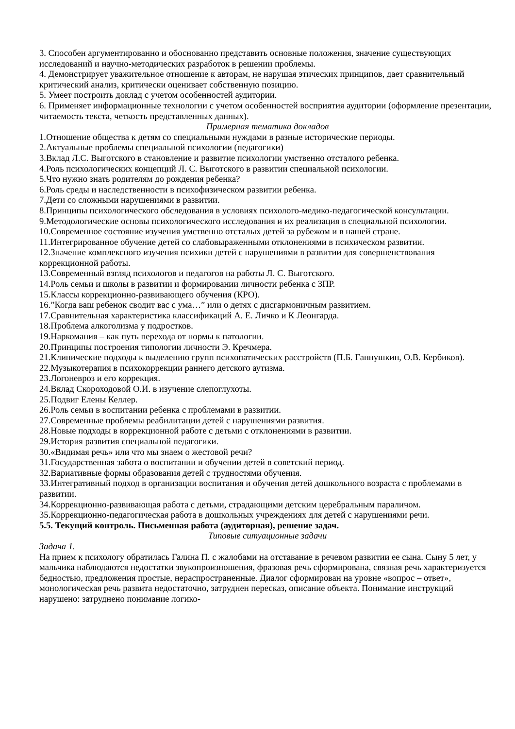3. Способен аргументированно и обоснованно представить основные положения, значение существующих исследований и научно-методических разработок в решении проблемы.
4. Демонстрирует уважительное отношение к авторам, не нарушая этических принципов, дает сравнительный критический анализ, критически оценивает собственную позицию.
5. Умеет построить доклад с учетом особенностей аудитории.
6. Применяет информационные технологии с учетом особенностей восприятия аудитории (оформление презентации, читаемость текста, четкость представленных данных).
Примерная тематика докладов
1.Отношение общества к детям со специальными нуждами в разные исторические периоды.
2.Актуальные проблемы специальной психологии (педагогики)
3.Вклад Л.С. Выготского в становление и развитие психологии умственно отсталого ребенка.
4.Роль психологических концепций Л. С. Выготского в развитии специальной психологии.
5.Что нужно знать родителям до рождения ребенка?
6.Роль среды и наследственности в психофизическом развитии ребенка.
7.Дети со сложными нарушениями в развитии.
8.Принципы психологического обследования в условиях психолого-медико-педагогической консультации.
9.Методологические основы психологического исследования и их реализация в специальной психологии.
10.Современное состояние изучения умственно отсталых детей за рубежом и в нашей стране.
11.Интегрированное обучение детей со слабовыраженными отклонениями в психическом развитии.
12.Значение комплексного изучения психики детей с нарушениями в развитии для совершенствования коррекционной работы.
13.Современный взгляд психологов и педагогов на работы Л. С. Выготского.
14.Роль семьи и школы в развитии и формировании личности ребенка с ЗПР.
15.Классы коррекционно-развивающего обучения (КРО).
16.”Когда ваш ребенок сводит вас с ума…” или о детях с дисгармоничным развитием.
17.Сравнительная характеристика классификаций А. Е. Личко и К Леонгарда.
18.Проблема алкоголизма у подростков.
19.Наркомания – как путь перехода от нормы к патологии.
20.Принципы построения типологии личности Э. Кречмера.
21.Клинические подходы к выделению групп психопатических расстройств (П.Б. Ганнушкин, О.В. Кербиков).
22.Музыкотерапия в психокоррекции раннего детского аутизма.
23.Логоневроз и его коррекция.
24.Вклад Скороходовой О.И. в изучение слепоглухоты.
25.Подвиг Елены Келлер.
26.Роль семьи в воспитании ребенка с проблемами в развитии.
27.Современные проблемы реабилитации детей с нарушениями развития.
28.Новые подходы в коррекционной работе с детьми с отклонениями в развитии.
29.История развития специальной педагогики.
30.«Видимая речь» или что мы знаем о жестовой речи?
31.Государственная забота о воспитании и обучении детей в советский период.
32.Вариативные формы образования детей с трудностями обучения.
33.Интегративный подход в организации воспитания и обучения детей дошкольного возраста с проблемами в развитии.
34.Коррекционно-развивающая работа с детьми, страдающими детским церебральным параличом.
35.Коррекционно-педагогическая работа в дошкольных учреждениях для детей с нарушениями речи.
5.5. Текущий контроль. Письменная работа (аудиторная), решение задач.
Типовые ситуационные задачи
Задача 1.
На прием к психологу обратилась Галина П. с жалобами на отставание в речевом развитии ее сына. Сыну 5 лет, у мальчика наблюдаются недостатки звукопроизношения, фразовая речь сформирована, связная речь характеризуется бедностью, предложения простые, нераспространенные. Диалог сформирован на уровне «вопрос – ответ», монологическая речь развита недостаточно, затруднен пересказ, описание объекта. Понимание инструкций нарушено: затруднено понимание логико-